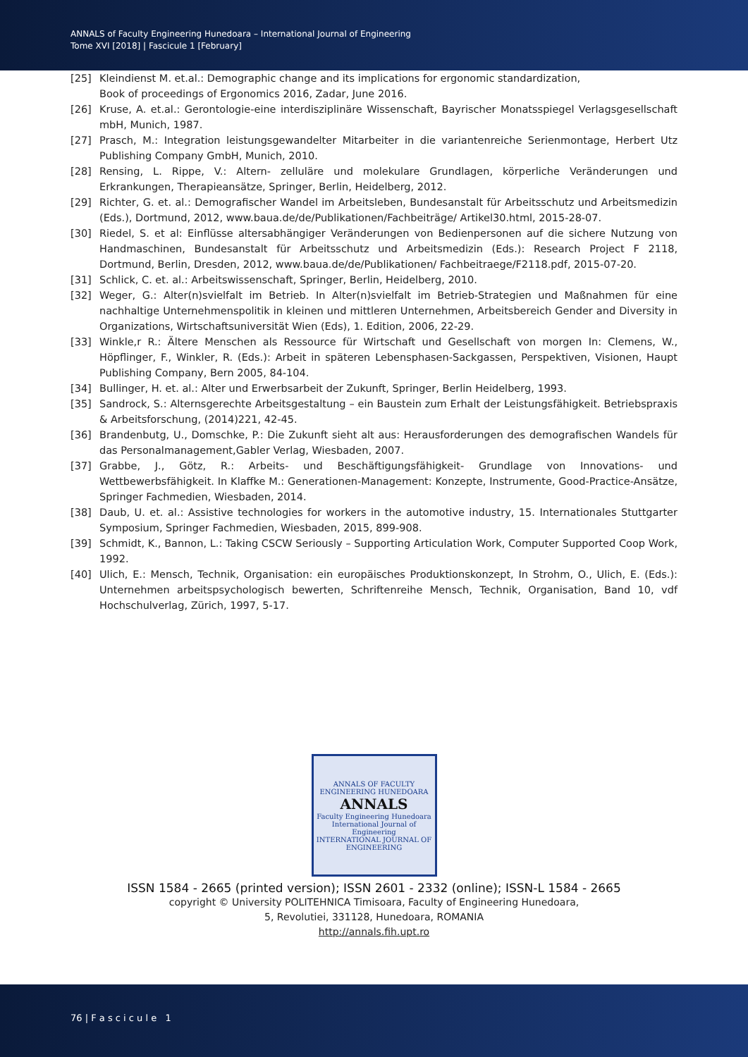ANNALS of Faculty Engineering Hunedoara – International Journal of Engineering
Tome XVI [2018] | Fascicule 1 [February]
[25] Kleindienst M. et.al.: Demographic change and its implications for ergonomic standardization,
Book of proceedings of Ergonomics 2016, Zadar, June 2016.
[26] Kruse, A. et.al.: Gerontologie-eine interdisziplinäre Wissenschaft, Bayrischer Monatsspiegel Verlagsgesellschaft mbH, Munich, 1987.
[27] Prasch, M.: Integration leistungsgewandelter Mitarbeiter in die variantenreiche Serienmontage, Herbert Utz Publishing Company GmbH, Munich, 2010.
[28] Rensing, L. Rippe, V.: Altern- zelluläre und molekulare Grundlagen, körperliche Veränderungen und Erkrankungen, Therapieansätze, Springer, Berlin, Heidelberg, 2012.
[29] Richter, G. et. al.: Demografischer Wandel im Arbeitsleben, Bundesanstalt für Arbeitsschutz und Arbeitsmedizin (Eds.), Dortmund, 2012, www.baua.de/de/Publikationen/Fachbeiträge/ Artikel30.html, 2015-28-07.
[30] Riedel, S. et al: Einflüsse altersabhängiger Veränderungen von Bedienpersonen auf die sichere Nutzung von Handmaschinen, Bundesanstalt für Arbeitsschutz und Arbeitsmedizin (Eds.): Research Project F 2118, Dortmund, Berlin, Dresden, 2012, www.baua.de/de/Publikationen/ Fachbeitraege/F2118.pdf, 2015-07-20.
[31] Schlick, C. et. al.: Arbeitswissenschaft, Springer, Berlin, Heidelberg, 2010.
[32] Weger, G.: Alter(n)svielfalt im Betrieb. In Alter(n)svielfalt im Betrieb-Strategien und Maßnahmen für eine nachhaltige Unternehmenspolitik in kleinen und mittleren Unternehmen, Arbeitsbereich Gender and Diversity in Organizations, Wirtschaftsuniversität Wien (Eds), 1. Edition, 2006, 22-29.
[33] Winkle,r R.: Ältere Menschen als Ressource für Wirtschaft und Gesellschaft von morgen In: Clemens, W., Höpflinger, F., Winkler, R. (Eds.): Arbeit in späteren Lebensphasen-Sackgassen, Perspektiven, Visionen, Haupt Publishing Company, Bern 2005, 84-104.
[34] Bullinger, H. et. al.: Alter und Erwerbsarbeit der Zukunft, Springer, Berlin Heidelberg, 1993.
[35] Sandrock, S.: Alternsgerechte Arbeitsgestaltung – ein Baustein zum Erhalt der Leistungsfähigkeit. Betriebspraxis & Arbeitsforschung, (2014)221, 42-45.
[36] Brandenbutg, U., Domschke, P.: Die Zukunft sieht alt aus: Herausforderungen des demografischen Wandels für das Personalmanagement,Gabler Verlag, Wiesbaden, 2007.
[37] Grabbe, J., Götz, R.: Arbeits- und Beschäftigungsfähigkeit- Grundlage von Innovations- und Wettbewerbsfähigkeit. In Klaffke M.: Generationen-Management: Konzepte, Instrumente, Good-Practice-Ansätze, Springer Fachmedien, Wiesbaden, 2014.
[38] Daub, U. et. al.: Assistive technologies for workers in the automotive industry, 15. Internationales Stuttgarter Symposium, Springer Fachmedien, Wiesbaden, 2015, 899-908.
[39] Schmidt, K., Bannon, L.: Taking CSCW Seriously – Supporting Articulation Work, Computer Supported Coop Work, 1992.
[40] Ulich, E.: Mensch, Technik, Organisation: ein europäisches Produktionskonzept, In Strohm, O., Ulich, E. (Eds.): Unternehmen arbeitspsychologisch bewerten, Schriftenreihe Mensch, Technik, Organisation, Band 10, vdf Hochschulverlag, Zürich, 1997, 5-17.
ANNALS OF FACULTY ENGINEERING HUNEDOARA
ANNALS
Faculty Engineering Hunedoara
International Journal of Engineering
INTERNATIONAL JOURNAL OF ENGINEERING
ISSN 1584 - 2665 (printed version); ISSN 2601 - 2332 (online); ISSN-L 1584 - 2665
copyright © University POLITEHNICA Timisoara, Faculty of Engineering Hunedoara,
5, Revolutiei, 331128, Hunedoara, ROMANIA
http://annals.fih.upt.ro
76 | F a s c i c u l e 1